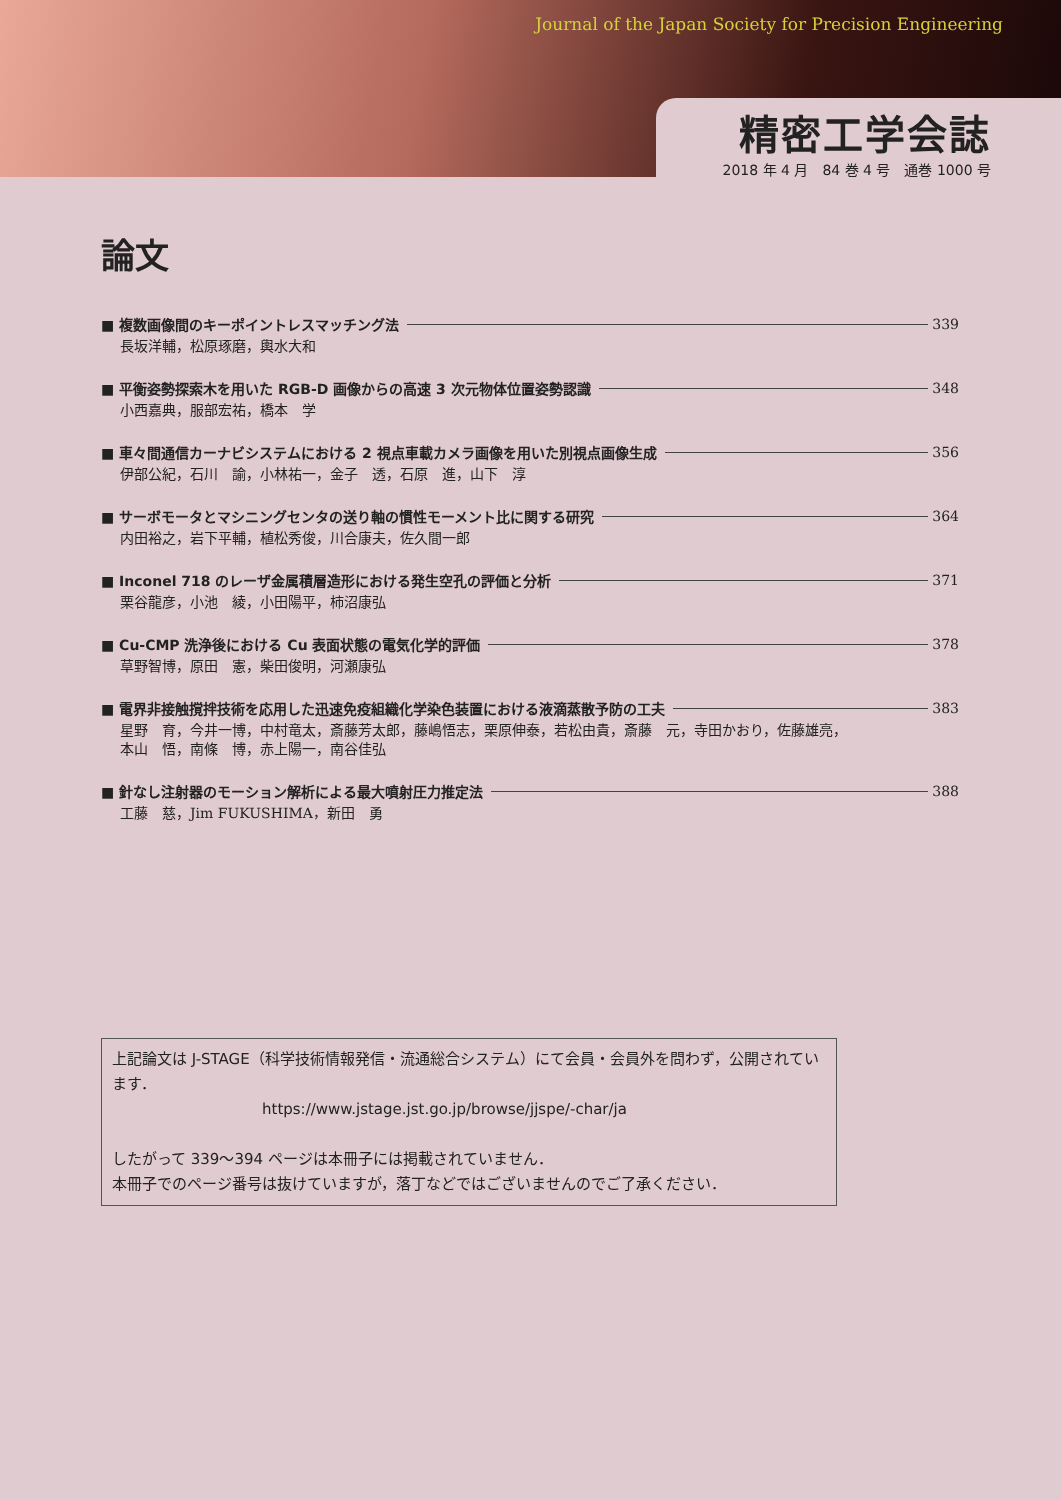Journal of the Japan Society for Precision Engineering
精密工学会誌
2018 年 4 月　84 巻 4 号　通巻 1000 号
論文
■ 複数画像間のキーポイントレスマッチング法 339
長坂洋輔，松原琢磨，輿水大和
■ 平衡姿勢探索木を用いた RGB-D 画像からの高速 3 次元物体位置姿勢認識 348
小西嘉典，服部宏祐，橋本　学
■ 車々間通信カーナビシステムにおける 2 視点車載カメラ画像を用いた別視点画像生成 356
伊部公紀，石川　諭，小林祐一，金子　透，石原　進，山下　淳
■ サーボモータとマシニングセンタの送り軸の慣性モーメント比に関する研究 364
内田裕之，岩下平輔，植松秀俊，川合康夫，佐久間一郎
■ Inconel 718 のレーザ金属積層造形における発生空孔の評価と分析 371
栗谷龍彦，小池　綾，小田陽平，柿沼康弘
■ Cu-CMP 洗浄後における Cu 表面状態の電気化学的評価 378
草野智博，原田　憲，柴田俊明，河瀬康弘
■ 電界非接触撹拌技術を応用した迅速免疫組織化学染色装置における液滴蒸散予防の工夫 383
星野　育，今井一博，中村竜太，斎藤芳太郎，藤嶋悟志，栗原伸泰，若松由貴，斎藤　元，寺田かおり，佐藤雄亮，
本山　悟，南條　博，赤上陽一，南谷佳弘
■ 針なし注射器のモーション解析による最大噴射圧力推定法 388
工藤　慈，Jim FUKUSHIMA，新田　勇
上記論文は J-STAGE（科学技術情報発信・流通総合システム）にて会員・会員外を問わず，公開されています．
https://www.jstage.jst.go.jp/browse/jjspe/-char/ja
したがって 339〜394 ページは本冊子には掲載されていません．
本冊子でのページ番号は抜けていますが，落丁などではございませんのでご了承ください．